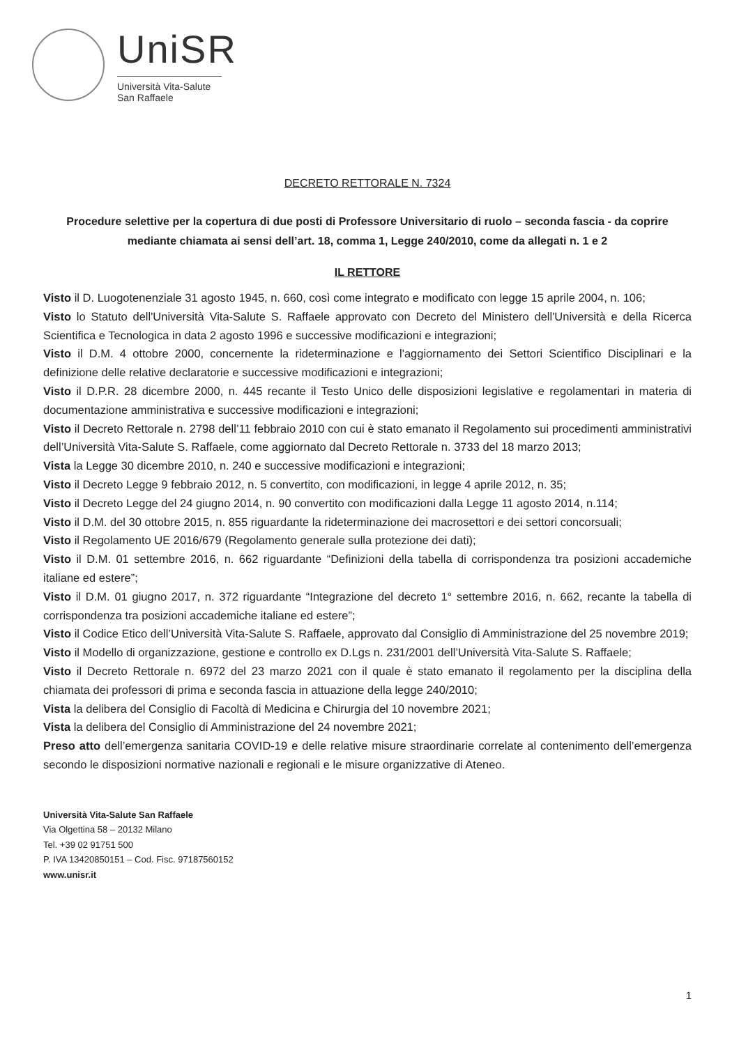UniSR
Università Vita-Salute
San Raffaele
DECRETO RETTORALE N. 7324
Procedure selettive per la copertura di due posti di Professore Universitario di ruolo – seconda fascia - da coprire mediante chiamata ai sensi dell’art. 18, comma 1, Legge 240/2010, come da allegati n. 1 e 2
IL RETTORE
Visto il D. Luogotenenziale 31 agosto 1945, n. 660, così come integrato e modificato con legge 15 aprile 2004, n. 106;
Visto lo Statuto dell'Università Vita-Salute S. Raffaele approvato con Decreto del Ministero dell'Università e della Ricerca Scientifica e Tecnologica in data 2 agosto 1996 e successive modificazioni e integrazioni;
Visto il D.M. 4 ottobre 2000, concernente la rideterminazione e l'aggiornamento dei Settori Scientifico Disciplinari e la definizione delle relative declaratorie e successive modificazioni e integrazioni;
Visto il D.P.R. 28 dicembre 2000, n. 445 recante il Testo Unico delle disposizioni legislative e regolamentari in materia di documentazione amministrativa e successive modificazioni e integrazioni;
Visto il Decreto Rettorale n. 2798 dell’11 febbraio 2010 con cui è stato emanato il Regolamento sui procedimenti amministrativi dell’Università Vita-Salute S. Raffaele, come aggiornato dal Decreto Rettorale n. 3733 del 18 marzo 2013;
Vista la Legge 30 dicembre 2010, n. 240 e successive modificazioni e integrazioni;
Visto il Decreto Legge 9 febbraio 2012, n. 5 convertito, con modificazioni, in legge 4 aprile 2012, n. 35;
Visto il Decreto Legge del 24 giugno 2014, n. 90 convertito con modificazioni dalla Legge 11 agosto 2014, n.114;
Visto il D.M. del 30 ottobre 2015, n. 855 riguardante la rideterminazione dei macrosettori e dei settori concorsuali;
Visto il Regolamento UE 2016/679 (Regolamento generale sulla protezione dei dati);
Visto il D.M. 01 settembre 2016, n. 662 riguardante “Definizioni della tabella di corrispondenza tra posizioni accademiche italiane ed estere”;
Visto il D.M. 01 giugno 2017, n. 372 riguardante “Integrazione del decreto 1° settembre 2016, n. 662, recante la tabella di corrispondenza tra posizioni accademiche italiane ed estere”;
Visto il Codice Etico dell’Università Vita-Salute S. Raffaele, approvato dal Consiglio di Amministrazione del 25 novembre 2019;
Visto il Modello di organizzazione, gestione e controllo ex D.Lgs n. 231/2001 dell’Università Vita-Salute S. Raffaele;
Visto il Decreto Rettorale n. 6972 del 23 marzo 2021 con il quale è stato emanato il regolamento per la disciplina della chiamata dei professori di prima e seconda fascia in attuazione della legge 240/2010;
Vista la delibera del Consiglio di Facoltà di Medicina e Chirurgia del 10 novembre 2021;
Vista la delibera del Consiglio di Amministrazione del 24 novembre 2021;
Preso atto dell’emergenza sanitaria COVID-19 e delle relative misure straordinarie correlate al contenimento dell’emergenza secondo le disposizioni normative nazionali e regionali e le misure organizzative di Ateneo.
Università Vita-Salute San Raffaele
Via Olgettina 58 – 20132 Milano
Tel. +39 02 91751 500
P. IVA 13420850151 – Cod. Fisc. 97187560152
www.unisr.it
1